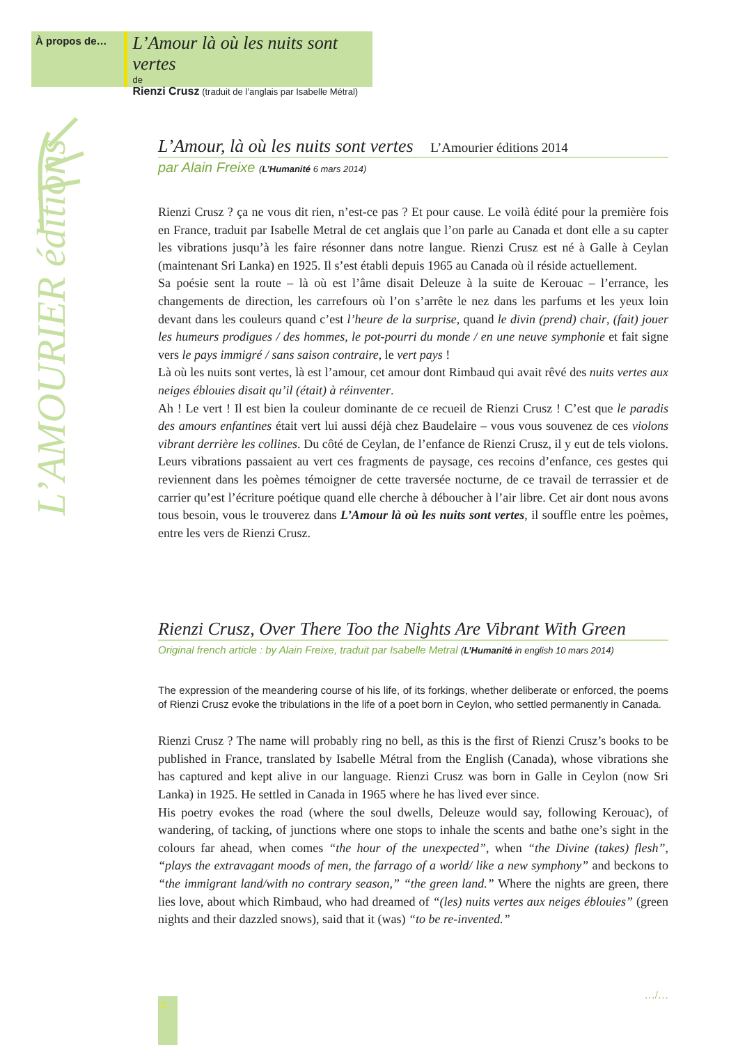À propos de…
L’Amour là où les nuits sont vertes
de
Rienzi Crusz (traduit de l’anglais par Isabelle Métral)
L’AMOURIER éditions
L’Amour, là où les nuits sont vertes L’Amourier éditions 2014
par Alain Freixe (L’Humanité 6 mars 2014)
Rienzi Crusz ? ça ne vous dit rien, n’est-ce pas ? Et pour cause. Le voilà édité pour la première fois en France, traduit par Isabelle Metral de cet anglais que l’on parle au Canada et dont elle a su capter les vibrations jusqu’à les faire résonner dans notre langue. Rienzi Crusz est né à Galle à Ceylan (maintenant Sri Lanka) en 1925. Il s’est établi depuis 1965 au Canada où il réside actuellement.
Sa poésie sent la route – là où est l’âme disait Deleuze à la suite de Kerouac – l’errance, les changements de direction, les carrefours où l’on s’arrête le nez dans les parfums et les yeux loin devant dans les couleurs quand c’est l’heure de la surprise, quand le divin (prend) chair, (fait) jouer les humeurs prodigues / des hommes, le pot-pourri du monde / en une neuve symphonie et fait signe vers le pays immigré / sans saison contraire, le vert pays !
Là où les nuits sont vertes, là est l’amour, cet amour dont Rimbaud qui avait rêvé des nuits vertes aux neiges éblouies disait qu’il (était) à réinventer.
Ah ! Le vert ! Il est bien la couleur dominante de ce recueil de Rienzi Crusz ! C’est que le paradis des amours enfantines était vert lui aussi déjà chez Baudelaire – vous vous souvenez de ces violons vibrant derrière les collines. Du côté de Ceylan, de l’enfance de Rienzi Crusz, il y eut de tels violons. Leurs vibrations passaient au vert ces fragments de paysage, ces recoins d’enfance, ces gestes qui reviennent dans les poèmes témoigner de cette traversée nocturne, de ce travail de terrassier et de carrier qu’est l’écriture poétique quand elle cherche à déboucher à l’air libre. Cet air dont nous avons tous besoin, vous le trouverez dans L’Amour là où les nuits sont vertes, il souffle entre les poèmes, entre les vers de Rienzi Crusz.
Rienzi Crusz, Over There Too the Nights Are Vibrant With Green
Original french article : by Alain Freixe, traduit par Isabelle Metral (L’Humanité in english 10 mars 2014)
The expression of the meandering course of his life, of its forkings, whether deliberate or enforced, the poems of Rienzi Crusz evoke the tribulations in the life of a poet born in Ceylon, who settled permanently in Canada.
Rienzi Crusz ? The name will probably ring no bell, as this is the first of Rienzi Crusz’s books to be published in France, translated by Isabelle Métral from the English (Canada), whose vibrations she has captured and kept alive in our language. Rienzi Crusz was born in Galle in Ceylon (now Sri Lanka) in 1925. He settled in Canada in 1965 where he has lived ever since.
His poetry evokes the road (where the soul dwells, Deleuze would say, following Kerouac), of wandering, of tacking, of junctions where one stops to inhale the scents and bathe one’s sight in the colours far ahead, when comes “the hour of the unexpected”, when “the Divine (takes) flesh”, “plays the extravagant moods of men, the farrago of a world/ like a new symphony” and beckons to “the immigrant land/with no contrary season,” “the green land.” Where the nights are green, there lies love, about which Rimbaud, who had dreamed of “(les) nuits vertes aux neiges éblouies” (green nights and their dazzled snows), said that it (was) “to be re-invented.”
…/…
1